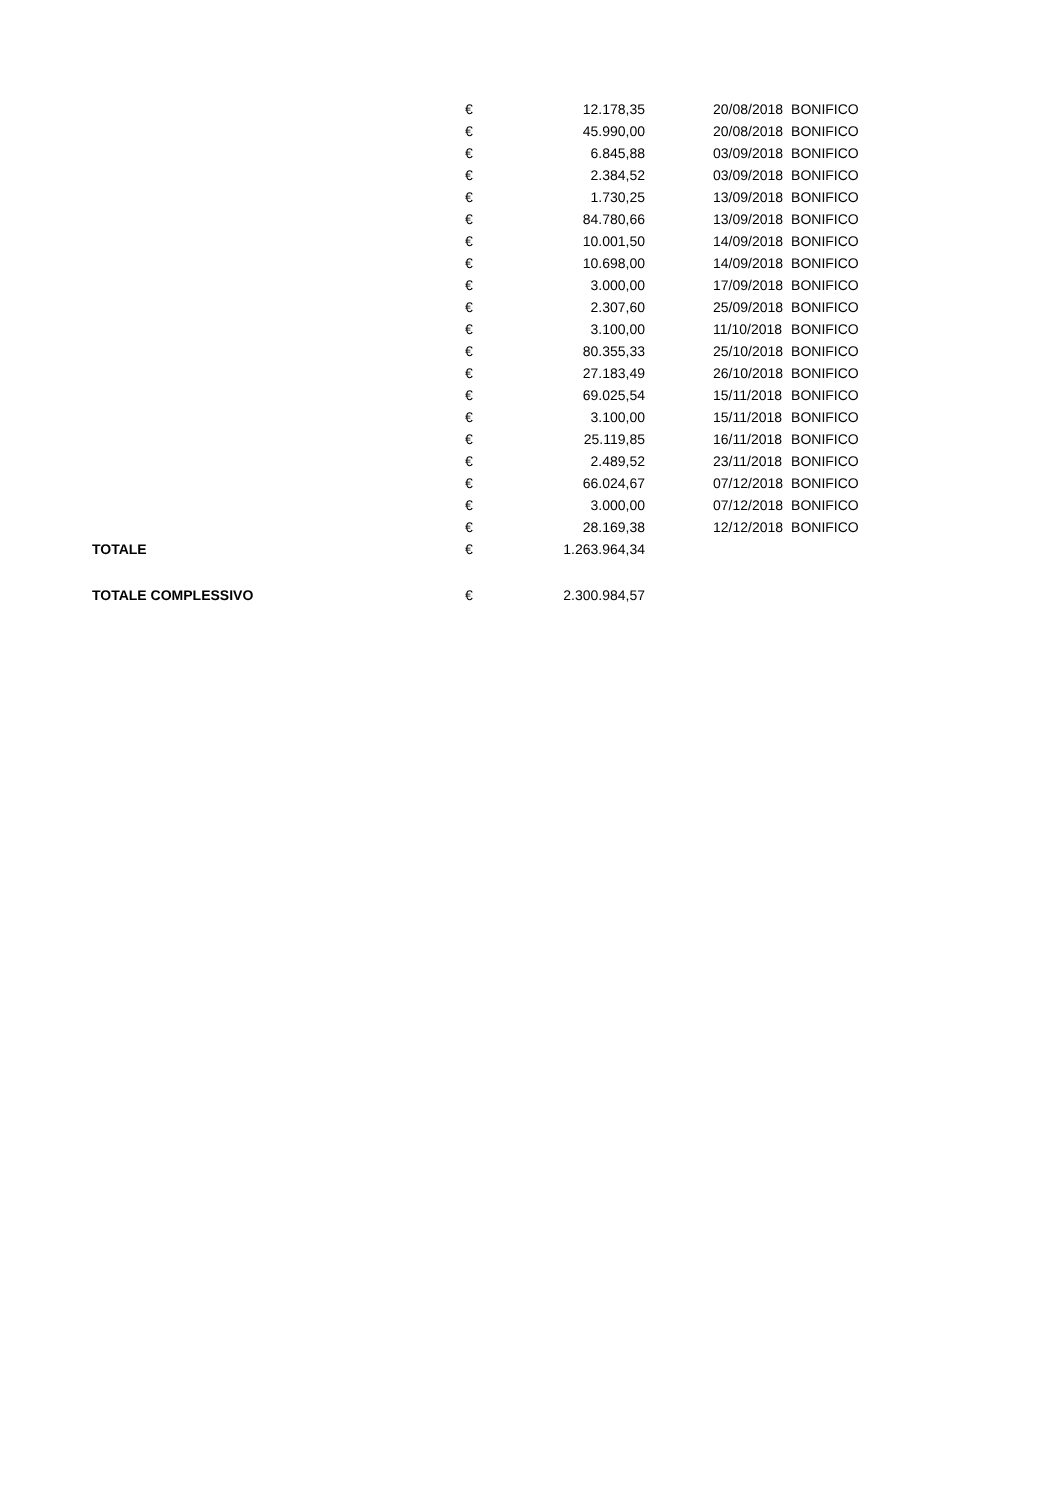| | € | 12.178,35 | | 20/08/2018 | BONIFICO |
| | € | 45.990,00 | | 20/08/2018 | BONIFICO |
| | € | 6.845,88 | | 03/09/2018 | BONIFICO |
| | € | 2.384,52 | | 03/09/2018 | BONIFICO |
| | € | 1.730,25 | | 13/09/2018 | BONIFICO |
| | € | 84.780,66 | | 13/09/2018 | BONIFICO |
| | € | 10.001,50 | | 14/09/2018 | BONIFICO |
| | € | 10.698,00 | | 14/09/2018 | BONIFICO |
| | € | 3.000,00 | | 17/09/2018 | BONIFICO |
| | € | 2.307,60 | | 25/09/2018 | BONIFICO |
| | € | 3.100,00 | | 11/10/2018 | BONIFICO |
| | € | 80.355,33 | | 25/10/2018 | BONIFICO |
| | € | 27.183,49 | | 26/10/2018 | BONIFICO |
| | € | 69.025,54 | | 15/11/2018 | BONIFICO |
| | € | 3.100,00 | | 15/11/2018 | BONIFICO |
| | € | 25.119,85 | | 16/11/2018 | BONIFICO |
| | € | 2.489,52 | | 23/11/2018 | BONIFICO |
| | € | 66.024,67 | | 07/12/2018 | BONIFICO |
| | € | 3.000,00 | | 07/12/2018 | BONIFICO |
| | € | 28.169,38 | | 12/12/2018 | BONIFICO |
| TOTALE | € | 1.263.964,34 | | | |
| TOTALE COMPLESSIVO | € | 2.300.984,57 | | | |